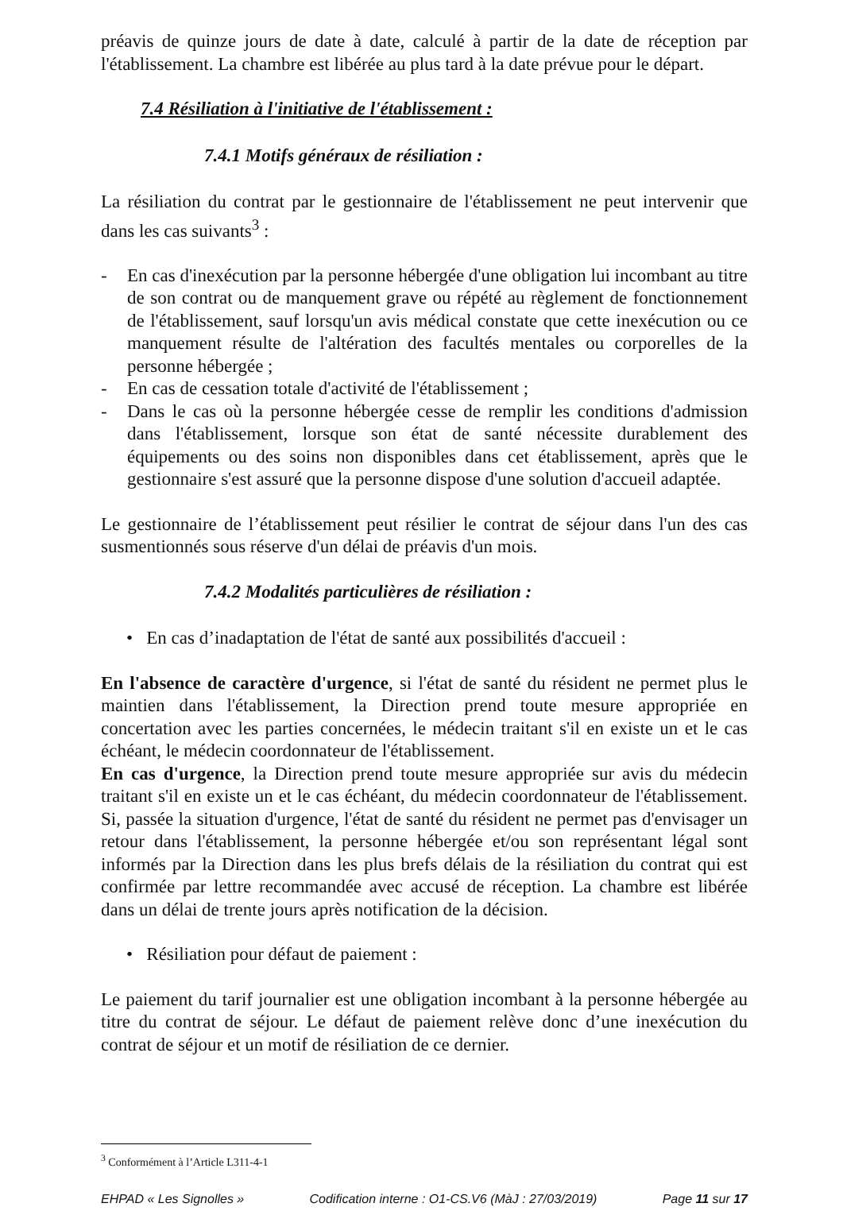préavis de quinze jours de date à date, calculé à partir de la date de réception par l'établissement. La chambre est libérée au plus tard à la date prévue pour le départ.
7.4 Résiliation à l'initiative de l'établissement :
7.4.1 Motifs généraux de résiliation :
La résiliation du contrat par le gestionnaire de l'établissement ne peut intervenir que dans les cas suivants<sup>3</sup> :
- En cas d'inexécution par la personne hébergée d'une obligation lui incombant au titre de son contrat ou de manquement grave ou répété au règlement de fonctionnement de l'établissement, sauf lorsqu'un avis médical constate que cette inexécution ou ce manquement résulte de l'altération des facultés mentales ou corporelles de la personne hébergée ;
- En cas de cessation totale d'activité de l'établissement ;
- Dans le cas où la personne hébergée cesse de remplir les conditions d'admission dans l'établissement, lorsque son état de santé nécessite durablement des équipements ou des soins non disponibles dans cet établissement, après que le gestionnaire s'est assuré que la personne dispose d'une solution d'accueil adaptée.
Le gestionnaire de l’établissement peut résilier le contrat de séjour dans l'un des cas susmentionnés sous réserve d'un délai de préavis d'un mois.
7.4.2 Modalités particulières de résiliation :
• En cas d’inadaptation de l'état de santé aux possibilités d'accueil :
En l'absence de caractère d'urgence, si l'état de santé du résident ne permet plus le maintien dans l'établissement, la Direction prend toute mesure appropriée en concertation avec les parties concernées, le médecin traitant s'il en existe un et le cas échéant, le médecin coordonnateur de l'établissement.
En cas d'urgence, la Direction prend toute mesure appropriée sur avis du médecin traitant s'il en existe un et le cas échéant, du médecin coordonnateur de l'établissement. Si, passée la situation d'urgence, l'état de santé du résident ne permet pas d'envisager un retour dans l'établissement, la personne hébergée et/ou son représentant légal sont informés par la Direction dans les plus brefs délais de la résiliation du contrat qui est confirmée par lettre recommandée avec accusé de réception. La chambre est libérée dans un délai de trente jours après notification de la décision.
• Résiliation pour défaut de paiement :
Le paiement du tarif journalier est une obligation incombant à la personne hébergée au titre du contrat de séjour. Le défaut de paiement relève donc d’une inexécution du contrat de séjour et un motif de résiliation de ce dernier.
<sup>3</sup> Conformément à l’Article L311-4-1
EHPAD « Les Signolles » Codification interne : O1-CS.V6 (MàJ : 27/03/2019) Page 11 sur 17